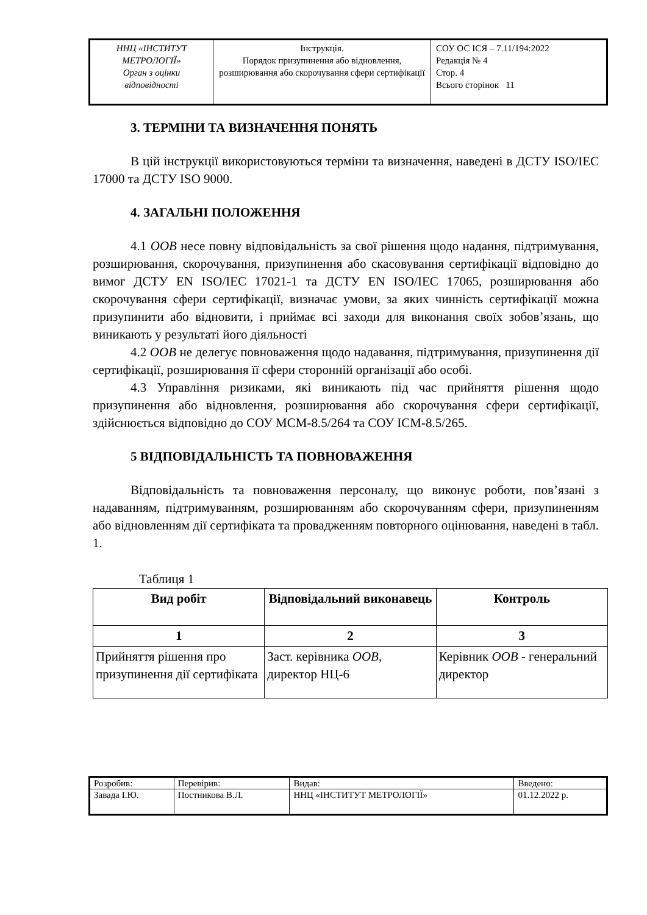| ННЦ «ІНСТИТУТ МЕТРОЛОГІЇ» Орган з оцінки відповідності | Інструкція. Порядок призупинення або відновлення, розширювання або скорочування сфери сертифікації | СОУ ОС ІСЯ – 7.11/194:2022 Редакція № 4 Стор. 4 Всього сторінок 11 |
3. ТЕРМІНИ ТА ВИЗНАЧЕННЯ ПОНЯТЬ
В цій інструкції використовуються терміни та визначення, наведені в ДСТУ ISO/IEC 17000 та ДСТУ ISO 9000.
4. ЗАГАЛЬНІ ПОЛОЖЕННЯ
4.1 ООВ несе повну відповідальність за свої рішення щодо надання, підтримування, розширювання, скорочування, призупинення або скасовування сертифікації відповідно до вимог ДСТУ EN ISO/IEC 17021-1 та ДСТУ EN ISO/IEC 17065, розширювання або скорочування сфери сертифікації, визначає умови, за яких чинність сертифікації можна призупинити або відновити, і приймає всі заходи для виконання своїх зобов’язань, що виникають у результаті його діяльності
4.2 ООВ не делегує повноваження щодо надавання, підтримування, призупинення дії сертифікації, розширювання її сфери сторонній організації або особі.
4.3 Управління ризиками, які виникають під час прийняття рішення щодо призупинення або відновлення, розширювання або скорочування сфери сертифікації, здійснюється відповідно до СОУ МСМ-8.5/264 та СОУ ІСМ-8.5/265.
5 ВІДПОВІДАЛЬНІСТЬ ТА ПОВНОВАЖЕННЯ
Відповідальність та повноваження персоналу, що виконує роботи, пов’язані з надаванням, підтримуванням, розширюванням або скорочуванням сфери, призупиненням або відновленням дії сертифіката та провадженням повторного оцінювання, наведені в табл. 1.
Таблиця 1
| Вид робіт | Відповідальний виконавець | Контроль |
| --- | --- | --- |
| 1 | 2 | 3 |
| Прийняття рішення про призупинення дії сертифіката | Заст. керівника ООВ , директор НЦ-6 | Керівник ООВ - генеральний директор |
| Розробив: | Перевірив: | Видав: | Введено: |
| Завада І.Ю. | Постникова В.Л. | ННЦ «ІНСТИТУТ МЕТРОЛОГІЇ» | 01.12.2022 р. |